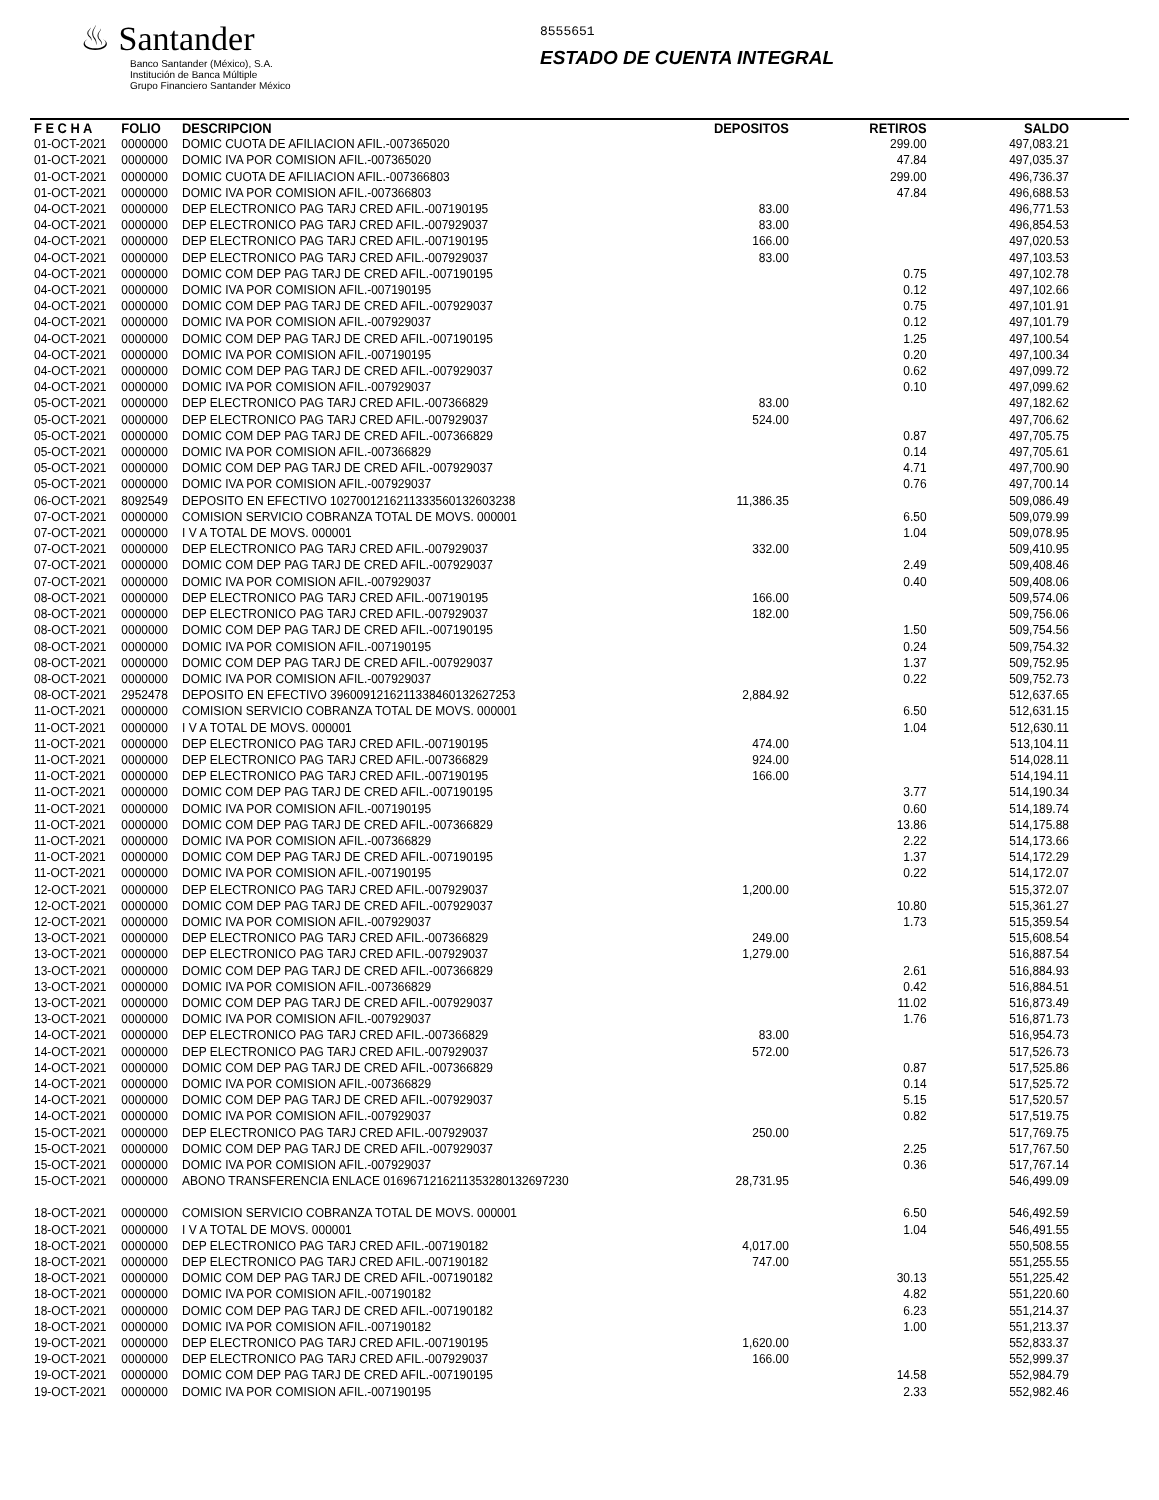♨ Santander
Banco Santander (México), S.A.
Institución de Banca Múltiple
Grupo Financiero Santander México
8555651
ESTADO DE CUENTA INTEGRAL
| F E C H A | FOLIO | DESCRIPCION | DEPOSITOS | RETIROS | SALDO |
| --- | --- | --- | --- | --- | --- |
| 01-OCT-2021 | 0000000 | DOMIC CUOTA DE AFILIACION AFIL.-007365020 | | 299.00 | 497,083.21 |
| 01-OCT-2021 | 0000000 | DOMIC IVA POR COMISION AFIL.-007365020 | | 47.84 | 497,035.37 |
| 01-OCT-2021 | 0000000 | DOMIC CUOTA DE AFILIACION AFIL.-007366803 | | 299.00 | 496,736.37 |
| 01-OCT-2021 | 0000000 | DOMIC IVA POR COMISION AFIL.-007366803 | | 47.84 | 496,688.53 |
| 04-OCT-2021 | 0000000 | DEP ELECTRONICO PAG TARJ CRED AFIL.-007190195 | 83.00 | | 496,771.53 |
| 04-OCT-2021 | 0000000 | DEP ELECTRONICO PAG TARJ CRED AFIL.-007929037 | 83.00 | | 496,854.53 |
| 04-OCT-2021 | 0000000 | DEP ELECTRONICO PAG TARJ CRED AFIL.-007190195 | 166.00 | | 497,020.53 |
| 04-OCT-2021 | 0000000 | DEP ELECTRONICO PAG TARJ CRED AFIL.-007929037 | 83.00 | | 497,103.53 |
| 04-OCT-2021 | 0000000 | DOMIC COM DEP PAG TARJ DE CRED AFIL.-007190195 | | 0.75 | 497,102.78 |
| 04-OCT-2021 | 0000000 | DOMIC IVA POR COMISION AFIL.-007190195 | | 0.12 | 497,102.66 |
| 04-OCT-2021 | 0000000 | DOMIC COM DEP PAG TARJ DE CRED AFIL.-007929037 | | 0.75 | 497,101.91 |
| 04-OCT-2021 | 0000000 | DOMIC IVA POR COMISION AFIL.-007929037 | | 0.12 | 497,101.79 |
| 04-OCT-2021 | 0000000 | DOMIC COM DEP PAG TARJ DE CRED AFIL.-007190195 | | 1.25 | 497,100.54 |
| 04-OCT-2021 | 0000000 | DOMIC IVA POR COMISION AFIL.-007190195 | | 0.20 | 497,100.34 |
| 04-OCT-2021 | 0000000 | DOMIC COM DEP PAG TARJ DE CRED AFIL.-007929037 | | 0.62 | 497,099.72 |
| 04-OCT-2021 | 0000000 | DOMIC IVA POR COMISION AFIL.-007929037 | | 0.10 | 497,099.62 |
| 05-OCT-2021 | 0000000 | DEP ELECTRONICO PAG TARJ CRED AFIL.-007366829 | 83.00 | | 497,182.62 |
| 05-OCT-2021 | 0000000 | DEP ELECTRONICO PAG TARJ CRED AFIL.-007929037 | 524.00 | | 497,706.62 |
| 05-OCT-2021 | 0000000 | DOMIC COM DEP PAG TARJ DE CRED AFIL.-007366829 | | 0.87 | 497,705.75 |
| 05-OCT-2021 | 0000000 | DOMIC IVA POR COMISION AFIL.-007366829 | | 0.14 | 497,705.61 |
| 05-OCT-2021 | 0000000 | DOMIC COM DEP PAG TARJ DE CRED AFIL.-007929037 | | 4.71 | 497,700.90 |
| 05-OCT-2021 | 0000000 | DOMIC IVA POR COMISION AFIL.-007929037 | | 0.76 | 497,700.14 |
| 06-OCT-2021 | 8092549 | DEPOSITO EN EFECTIVO 1027001216211333560132603238 | 11,386.35 | | 509,086.49 |
| 07-OCT-2021 | 0000000 | COMISION SERVICIO COBRANZA TOTAL DE MOVS. 000001 | | 6.50 | 509,079.99 |
| 07-OCT-2021 | 0000000 | I V A TOTAL DE MOVS. 000001 | | 1.04 | 509,078.95 |
| 07-OCT-2021 | 0000000 | DEP ELECTRONICO PAG TARJ CRED AFIL.-007929037 | 332.00 | | 509,410.95 |
| 07-OCT-2021 | 0000000 | DOMIC COM DEP PAG TARJ DE CRED AFIL.-007929037 | | 2.49 | 509,408.46 |
| 07-OCT-2021 | 0000000 | DOMIC IVA POR COMISION AFIL.-007929037 | | 0.40 | 509,408.06 |
| 08-OCT-2021 | 0000000 | DEP ELECTRONICO PAG TARJ CRED AFIL.-007190195 | 166.00 | | 509,574.06 |
| 08-OCT-2021 | 0000000 | DEP ELECTRONICO PAG TARJ CRED AFIL.-007929037 | 182.00 | | 509,756.06 |
| 08-OCT-2021 | 0000000 | DOMIC COM DEP PAG TARJ DE CRED AFIL.-007190195 | | 1.50 | 509,754.56 |
| 08-OCT-2021 | 0000000 | DOMIC IVA POR COMISION AFIL.-007190195 | | 0.24 | 509,754.32 |
| 08-OCT-2021 | 0000000 | DOMIC COM DEP PAG TARJ DE CRED AFIL.-007929037 | | 1.37 | 509,752.95 |
| 08-OCT-2021 | 0000000 | DOMIC IVA POR COMISION AFIL.-007929037 | | 0.22 | 509,752.73 |
| 08-OCT-2021 | 2952478 | DEPOSITO EN EFECTIVO 3960091216211338460132627253 | 2,884.92 | | 512,637.65 |
| 11-OCT-2021 | 0000000 | COMISION SERVICIO COBRANZA TOTAL DE MOVS. 000001 | | 6.50 | 512,631.15 |
| 11-OCT-2021 | 0000000 | I V A TOTAL DE MOVS. 000001 | | 1.04 | 512,630.11 |
| 11-OCT-2021 | 0000000 | DEP ELECTRONICO PAG TARJ CRED AFIL.-007190195 | 474.00 | | 513,104.11 |
| 11-OCT-2021 | 0000000 | DEP ELECTRONICO PAG TARJ CRED AFIL.-007366829 | 924.00 | | 514,028.11 |
| 11-OCT-2021 | 0000000 | DEP ELECTRONICO PAG TARJ CRED AFIL.-007190195 | 166.00 | | 514,194.11 |
| 11-OCT-2021 | 0000000 | DOMIC COM DEP PAG TARJ DE CRED AFIL.-007190195 | | 3.77 | 514,190.34 |
| 11-OCT-2021 | 0000000 | DOMIC IVA POR COMISION AFIL.-007190195 | | 0.60 | 514,189.74 |
| 11-OCT-2021 | 0000000 | DOMIC COM DEP PAG TARJ DE CRED AFIL.-007366829 | | 13.86 | 514,175.88 |
| 11-OCT-2021 | 0000000 | DOMIC IVA POR COMISION AFIL.-007366829 | | 2.22 | 514,173.66 |
| 11-OCT-2021 | 0000000 | DOMIC COM DEP PAG TARJ DE CRED AFIL.-007190195 | | 1.37 | 514,172.29 |
| 11-OCT-2021 | 0000000 | DOMIC IVA POR COMISION AFIL.-007190195 | | 0.22 | 514,172.07 |
| 12-OCT-2021 | 0000000 | DEP ELECTRONICO PAG TARJ CRED AFIL.-007929037 | 1,200.00 | | 515,372.07 |
| 12-OCT-2021 | 0000000 | DOMIC COM DEP PAG TARJ DE CRED AFIL.-007929037 | | 10.80 | 515,361.27 |
| 12-OCT-2021 | 0000000 | DOMIC IVA POR COMISION AFIL.-007929037 | | 1.73 | 515,359.54 |
| 13-OCT-2021 | 0000000 | DEP ELECTRONICO PAG TARJ CRED AFIL.-007366829 | 249.00 | | 515,608.54 |
| 13-OCT-2021 | 0000000 | DEP ELECTRONICO PAG TARJ CRED AFIL.-007929037 | 1,279.00 | | 516,887.54 |
| 13-OCT-2021 | 0000000 | DOMIC COM DEP PAG TARJ DE CRED AFIL.-007366829 | | 2.61 | 516,884.93 |
| 13-OCT-2021 | 0000000 | DOMIC IVA POR COMISION AFIL.-007366829 | | 0.42 | 516,884.51 |
| 13-OCT-2021 | 0000000 | DOMIC COM DEP PAG TARJ DE CRED AFIL.-007929037 | | 11.02 | 516,873.49 |
| 13-OCT-2021 | 0000000 | DOMIC IVA POR COMISION AFIL.-007929037 | | 1.76 | 516,871.73 |
| 14-OCT-2021 | 0000000 | DEP ELECTRONICO PAG TARJ CRED AFIL.-007366829 | 83.00 | | 516,954.73 |
| 14-OCT-2021 | 0000000 | DEP ELECTRONICO PAG TARJ CRED AFIL.-007929037 | 572.00 | | 517,526.73 |
| 14-OCT-2021 | 0000000 | DOMIC COM DEP PAG TARJ DE CRED AFIL.-007366829 | | 0.87 | 517,525.86 |
| 14-OCT-2021 | 0000000 | DOMIC IVA POR COMISION AFIL.-007366829 | | 0.14 | 517,525.72 |
| 14-OCT-2021 | 0000000 | DOMIC COM DEP PAG TARJ DE CRED AFIL.-007929037 | | 5.15 | 517,520.57 |
| 14-OCT-2021 | 0000000 | DOMIC IVA POR COMISION AFIL.-007929037 | | 0.82 | 517,519.75 |
| 15-OCT-2021 | 0000000 | DEP ELECTRONICO PAG TARJ CRED AFIL.-007929037 | 250.00 | | 517,769.75 |
| 15-OCT-2021 | 0000000 | DOMIC COM DEP PAG TARJ DE CRED AFIL.-007929037 | | 2.25 | 517,767.50 |
| 15-OCT-2021 | 0000000 | DOMIC IVA POR COMISION AFIL.-007929037 | | 0.36 | 517,767.14 |
| 15-OCT-2021 | 0000000 | ABONO TRANSFERENCIA ENLACE 0169671216211353280132697230 | 28,731.95 | | 546,499.09 |
| 18-OCT-2021 | 0000000 | COMISION SERVICIO COBRANZA TOTAL DE MOVS. 000001 | | 6.50 | 546,492.59 |
| 18-OCT-2021 | 0000000 | I V A TOTAL DE MOVS. 000001 | | 1.04 | 546,491.55 |
| 18-OCT-2021 | 0000000 | DEP ELECTRONICO PAG TARJ CRED AFIL.-007190182 | 4,017.00 | | 550,508.55 |
| 18-OCT-2021 | 0000000 | DEP ELECTRONICO PAG TARJ CRED AFIL.-007190182 | 747.00 | | 551,255.55 |
| 18-OCT-2021 | 0000000 | DOMIC COM DEP PAG TARJ DE CRED AFIL.-007190182 | | 30.13 | 551,225.42 |
| 18-OCT-2021 | 0000000 | DOMIC IVA POR COMISION AFIL.-007190182 | | 4.82 | 551,220.60 |
| 18-OCT-2021 | 0000000 | DOMIC COM DEP PAG TARJ DE CRED AFIL.-007190182 | | 6.23 | 551,214.37 |
| 18-OCT-2021 | 0000000 | DOMIC IVA POR COMISION AFIL.-007190182 | | 1.00 | 551,213.37 |
| 19-OCT-2021 | 0000000 | DEP ELECTRONICO PAG TARJ CRED AFIL.-007190195 | 1,620.00 | | 552,833.37 |
| 19-OCT-2021 | 0000000 | DEP ELECTRONICO PAG TARJ CRED AFIL.-007929037 | 166.00 | | 552,999.37 |
| 19-OCT-2021 | 0000000 | DOMIC COM DEP PAG TARJ DE CRED AFIL.-007190195 | | 14.58 | 552,984.79 |
| 19-OCT-2021 | 0000000 | DOMIC IVA POR COMISION AFIL.-007190195 | | 2.33 | 552,982.46 |